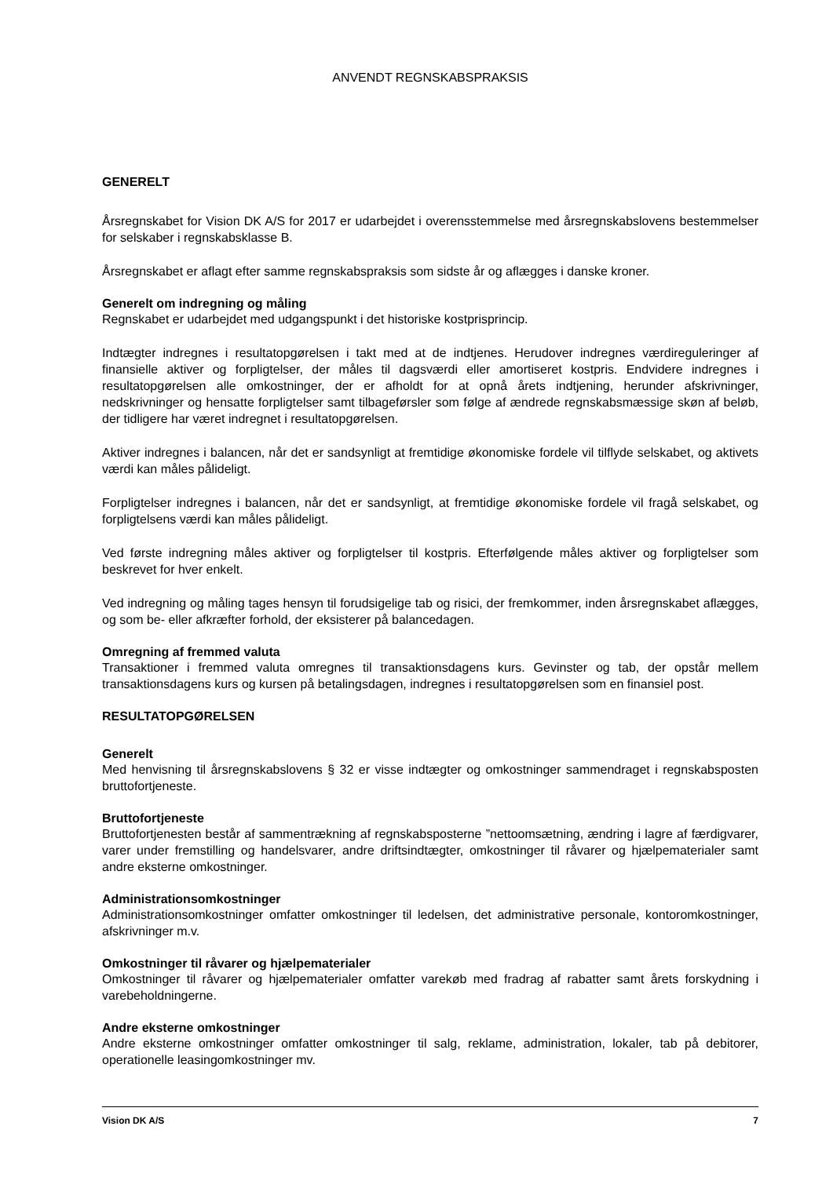ANVENDT REGNSKABSPRAKSIS
GENERELT
Årsregnskabet for Vision DK A/S for 2017 er udarbejdet i overensstemmelse med årsregnskabslovens bestemmelser for selskaber i regnskabsklasse B.
Årsregnskabet er aflagt efter samme regnskabspraksis som sidste år og aflægges i danske kroner.
Generelt om indregning og måling
Regnskabet er udarbejdet med udgangspunkt i det historiske kostprisprincip.
Indtægter indregnes i resultatopgørelsen i takt med at de indtjenes. Herudover indregnes værdireguleringer af finansielle aktiver og forpligtelser, der måles til dagsværdi eller amortiseret kostpris. Endvidere indregnes i resultatopgørelsen alle omkostninger, der er afholdt for at opnå årets indtjening, herunder afskrivninger, nedskrivninger og hensatte forpligtelser samt tilbageførsler som følge af ændrede regnskabsmæssige skøn af beløb, der tidligere har været indregnet i resultatopgørelsen.
Aktiver indregnes i balancen, når det er sandsynligt at fremtidige økonomiske fordele vil tilflyde selskabet, og aktivets værdi kan måles pålideligt.
Forpligtelser indregnes i balancen, når det er sandsynligt, at fremtidige økonomiske fordele vil fragå selskabet, og forpligtelsens værdi kan måles pålideligt.
Ved første indregning måles aktiver og forpligtelser til kostpris. Efterfølgende måles aktiver og forpligtelser som beskrevet for hver enkelt.
Ved indregning og måling tages hensyn til forudsigelige tab og risici, der fremkommer, inden årsregnskabet aflægges, og som be- eller afkræfter forhold, der eksisterer på balancedagen.
Omregning af fremmed valuta
Transaktioner i fremmed valuta omregnes til transaktionsdagens kurs. Gevinster og tab, der opstår mellem transaktionsdagens kurs og kursen på betalingsdagen, indregnes i resultatopgørelsen som en finansiel post.
RESULTATOPGØRELSEN
Generelt
Med henvisning til årsregnskabslovens § 32 er visse indtægter og omkostninger sammendraget i regnskabsposten bruttofortjeneste.
Bruttofortjeneste
Bruttofortjenesten består af sammentrækning af regnskabsposterne ”nettoomsætning, ændring i lagre af færdigvarer, varer under fremstilling og handelsvarer, andre driftsindtægter, omkostninger til råvarer og hjælpematerialer samt andre eksterne omkostninger.
Administrationsomkostninger
Administrationsomkostninger omfatter omkostninger til ledelsen, det administrative personale, kontoromkostninger, afskrivninger m.v.
Omkostninger til råvarer og hjælpematerialer
Omkostninger til råvarer og hjælpematerialer omfatter varekøb med fradrag af rabatter samt årets forskydning i varebeholdningerne.
Andre eksterne omkostninger
Andre eksterne omkostninger omfatter omkostninger til salg, reklame, administration, lokaler, tab på debitorer, operationelle leasingomkostninger mv.
Vision DK A/S 7